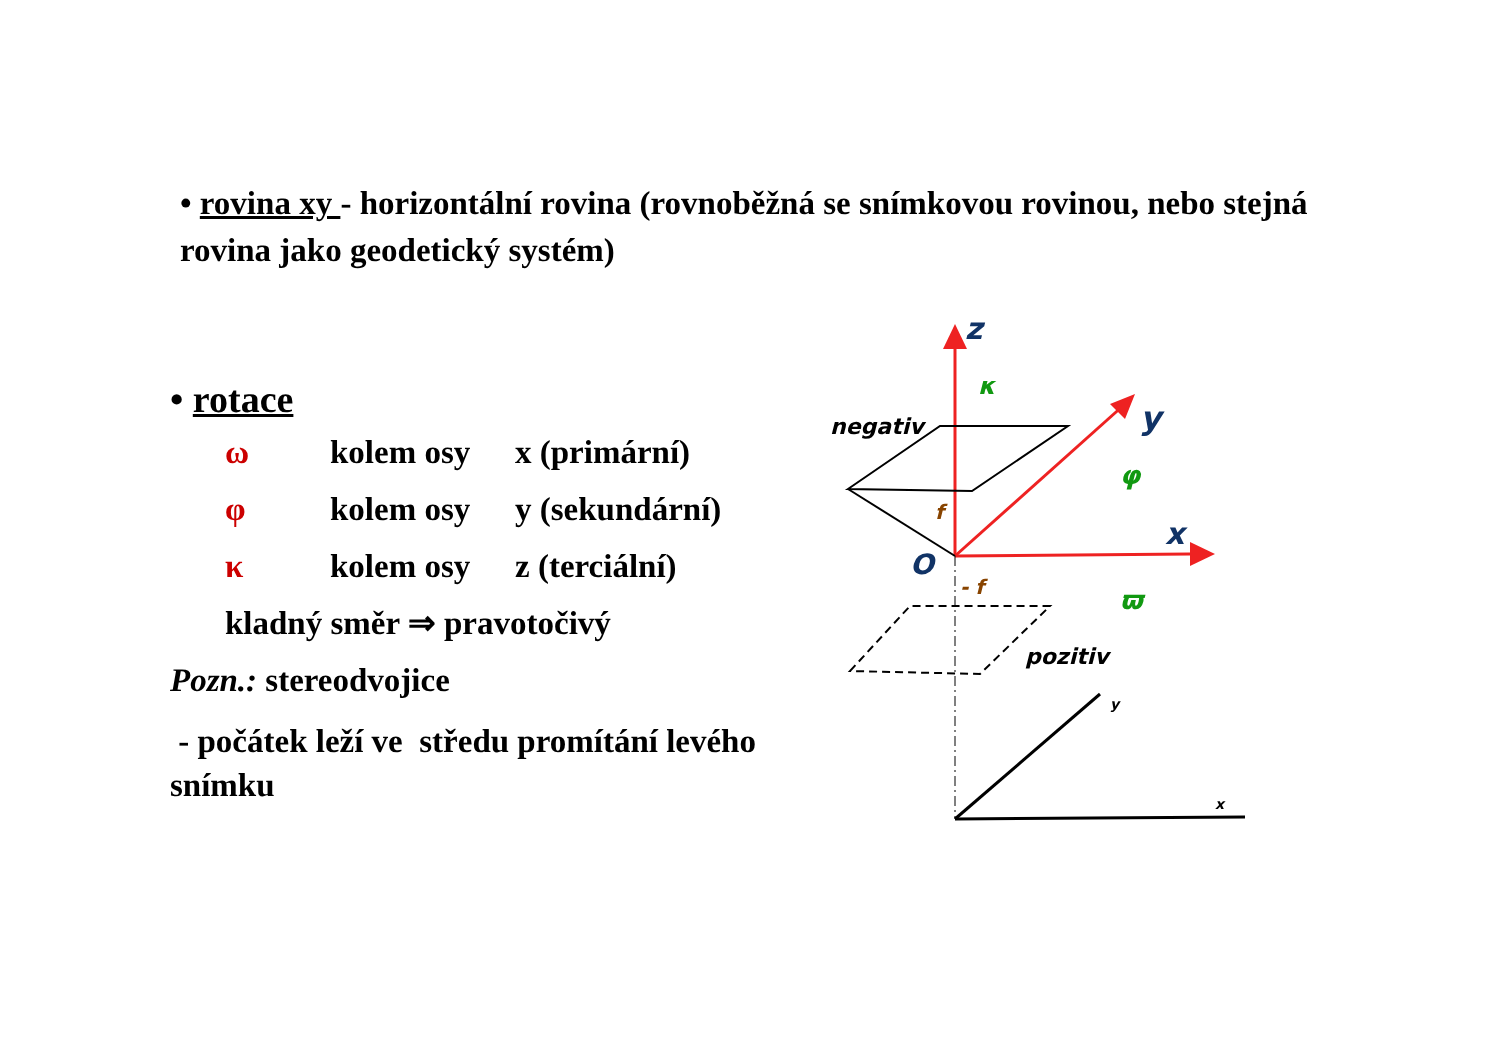• rovina xy - horizontální rovina (rovnoběžná se snímkovou rovinou, nebo stejná rovina jako geodetický systém)
• rotace
ω kolem osy x (primární)
φ kolem osy y (sekundární)
κ kolem osy z (terciální)
kladný směr ⇒ pravotočivý
Pozn.: stereodvojice
- počátek leží ve středu promítání levého snímku
z
κ
y
φ
x
ϖ
O
f
- f
negativ
pozitiv
y
x